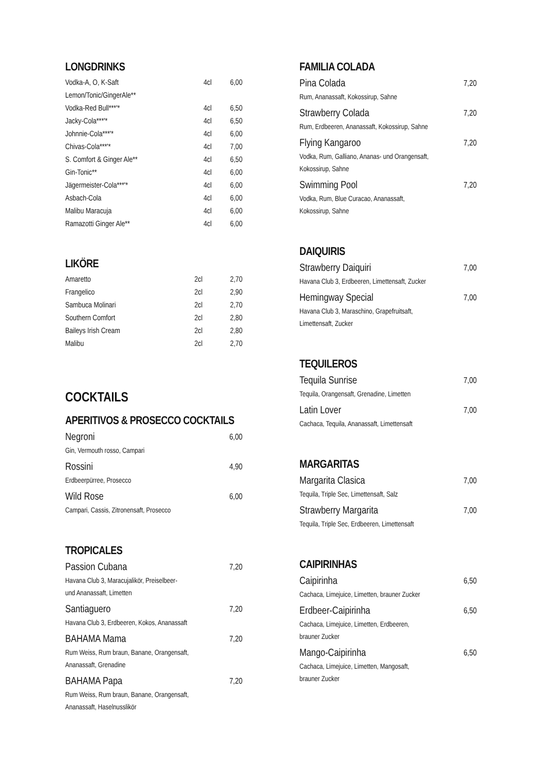LONGDRINKS
| Vodka-A, O, K-Saft | 4cl | 6,00 |
| Lemon/Tonic/GingerAle** | | |
| Vodka-Red Bull***'* | 4cl | 6,50 |
| Jacky-Cola***'* | 4cl | 6,50 |
| Johnnie-Cola***'* | 4cl | 6,00 |
| Chivas-Cola***'* | 4cl | 7,00 |
| S. Comfort & Ginger Ale** | 4cl | 6,50 |
| Gin-Tonic** | 4cl | 6,00 |
| Jägermeister-Cola***'* | 4cl | 6,00 |
| Asbach-Cola | 4cl | 6,00 |
| Malibu Maracuja | 4cl | 6,00 |
| Ramazotti Ginger Ale** | 4cl | 6,00 |
LIKÖRE
| Amaretto | 2cl | 2,70 |
| Frangelico | 2cl | 2,90 |
| Sambuca Molinari | 2cl | 2,70 |
| Southern Comfort | 2cl | 2,80 |
| Baileys Irish Cream | 2cl | 2,80 |
| Malibu | 2cl | 2,70 |
COCKTAILS
APERITIVOS & PROSECCO COCKTAILS
Negroni 6,00
Gin, Vermouth rosso, Campari
Rossini 4,90
Erdbeerpürree, Prosecco
Wild Rose 6,00
Campari, Cassis, Zitronensaft, Prosecco
TROPICALES
Passion Cubana 7,20
Havana Club 3, Maracujalikör, Preiselbeer-
und Ananassaft, Limetten
Santiaguero 7,20
Havana Club 3, Erdbeeren, Kokos, Ananassaft
BAHAMA Mama 7,20
Rum Weiss, Rum braun, Banane, Orangensaft,
Ananassaft, Grenadine
BAHAMA Papa 7,20
Rum Weiss, Rum braun, Banane, Orangensaft,
Ananassaft, Haselnusslikör
FAMILIA COLADA
Pina Colada 7,20
Rum, Ananassaft, Kokossirup, Sahne
Strawberry Colada 7,20
Rum, Erdbeeren, Ananassaft, Kokossirup, Sahne
Flying Kangaroo 7,20
Vodka, Rum, Galliano, Ananas- und Orangensaft,
Kokossirup, Sahne
Swimming Pool 7,20
Vodka, Rum, Blue Curacao, Ananassaft,
Kokossirup, Sahne
DAIQUIRIS
Strawberry Daiquiri 7,00
Havana Club 3, Erdbeeren, Limettensaft, Zucker
Hemingway Special 7,00
Havana Club 3, Maraschino, Grapefruitsaft,
Limettensaft, Zucker
TEQUILEROS
Tequila Sunrise 7,00
Tequila, Orangensaft, Grenadine, Limetten
Latin Lover 7,00
Cachaca, Tequila, Ananassaft, Limettensaft
MARGARITAS
Margarita Clasica 7,00
Tequila, Triple Sec, Limettensaft, Salz
Strawberry Margarita 7,00
Tequila, Triple Sec, Erdbeeren, Limettensaft
CAIPIRINHAS
Caipirinha 6,50
Cachaca, Limejuice, Limetten, brauner Zucker
Erdbeer-Caipirinha 6,50
Cachaca, Limejuice, Limetten, Erdbeeren,
brauner Zucker
Mango-Caipirinha 6,50
Cachaca, Limejuice, Limetten, Mangosaft,
brauner Zucker